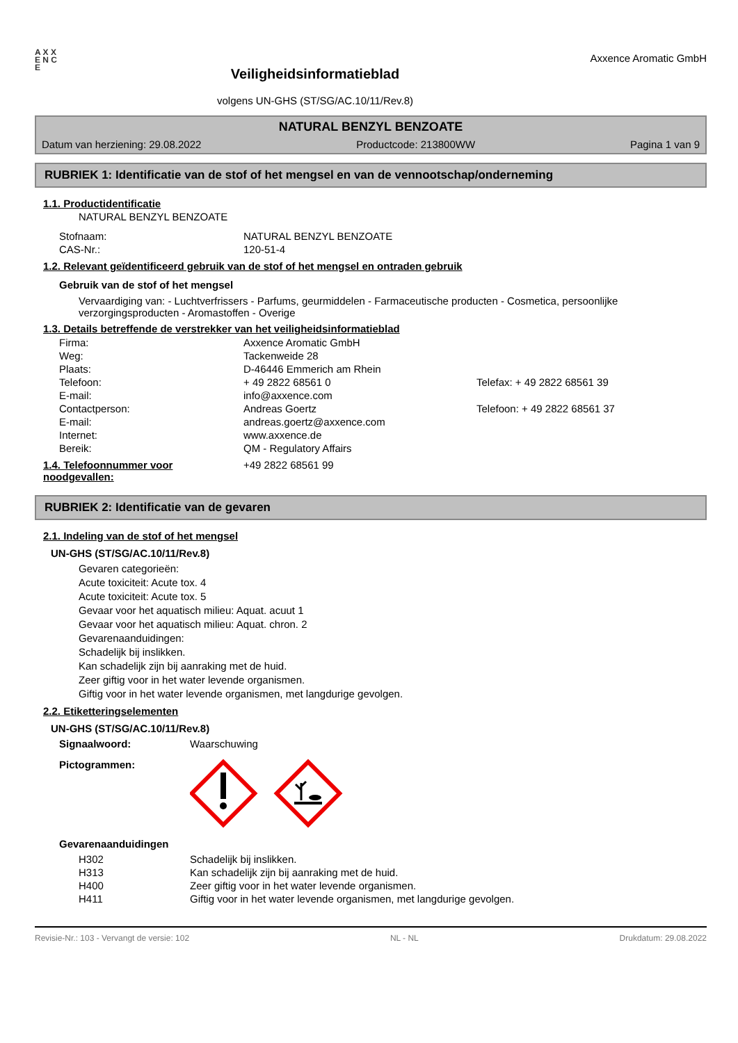A X X E N C E
Veiligheidsinformatieblad
volgens UN-GHS (ST/SG/AC.10/11/Rev.8)
Axxence Aromatic GmbH
NATURAL BENZYL BENZOATE
Datum van herziening: 29.08.2022 Productcode: 213800WW Pagina 1 van 9
RUBRIEK 1: Identificatie van de stof of het mengsel en van de vennootschap/onderneming
1.1. Productidentificatie
NATURAL BENZYL BENZOATE
| Stofnaam: | NATURAL BENZYL BENZOATE |
| CAS-Nr.: | 120-51-4 |
1.2. Relevant geïdentificeerd gebruik van de stof of het mengsel en ontraden gebruik
Gebruik van de stof of het mengsel
Vervaardiging van: - Luchtverfrissers - Parfums, geurmiddelen - Farmaceutische producten - Cosmetica, persoonlijke verzorgingsproducten - Aromastoffen - Overige
1.3. Details betreffende de verstrekker van het veiligheidsinformatieblad
| Firma: | Axxence Aromatic GmbH | |
| Weg: | Tackenweide 28 | |
| Plaats: | D-46446 Emmerich am Rhein | |
| Telefoon: | + 49 2822 68561 0 | Telefax: + 49 2822 68561 39 |
| E-mail: | info@axxence.com | |
| Contactperson: | Andreas Goertz | Telefoon: + 49 2822 68561 37 |
| E-mail: | andreas.goertz@axxence.com | |
| Internet: | www.axxence.de | |
| Bereik: | QM - Regulatory Affairs | |
1.4. Telefoonnummer voor noodgevallen:
+49 2822 68561 99
RUBRIEK 2: Identificatie van de gevaren
2.1. Indeling van de stof of het mengsel
UN-GHS (ST/SG/AC.10/11/Rev.8)
Gevaren categorieën:
Acute toxiciteit: Acute tox. 4
Acute toxiciteit: Acute tox. 5
Gevaar voor het aquatisch milieu: Aquat. acuut 1
Gevaar voor het aquatisch milieu: Aquat. chron. 2
Gevarenaanduidingen:
Schadelijk bij inslikken.
Kan schadelijk zijn bij aanraking met de huid.
Zeer giftig voor in het water levende organismen.
Giftig voor in het water levende organismen, met langdurige gevolgen.
2.2. Etiketteringselementen
UN-GHS (ST/SG/AC.10/11/Rev.8)
| Signaalwoord: | Waarschuwing |
| Pictogrammen: | |
Gevarenaanduidingen
| H302 | Schadelijk bij inslikken. |
| H313 | Kan schadelijk zijn bij aanraking met de huid. |
| H400 | Zeer giftig voor in het water levende organismen. |
| H411 | Giftig voor in het water levende organismen, met langdurige gevolgen. |
Revisie-Nr.: 103 - Vervangt de versie: 102 NL - NL Drukdatum: 29.08.2022